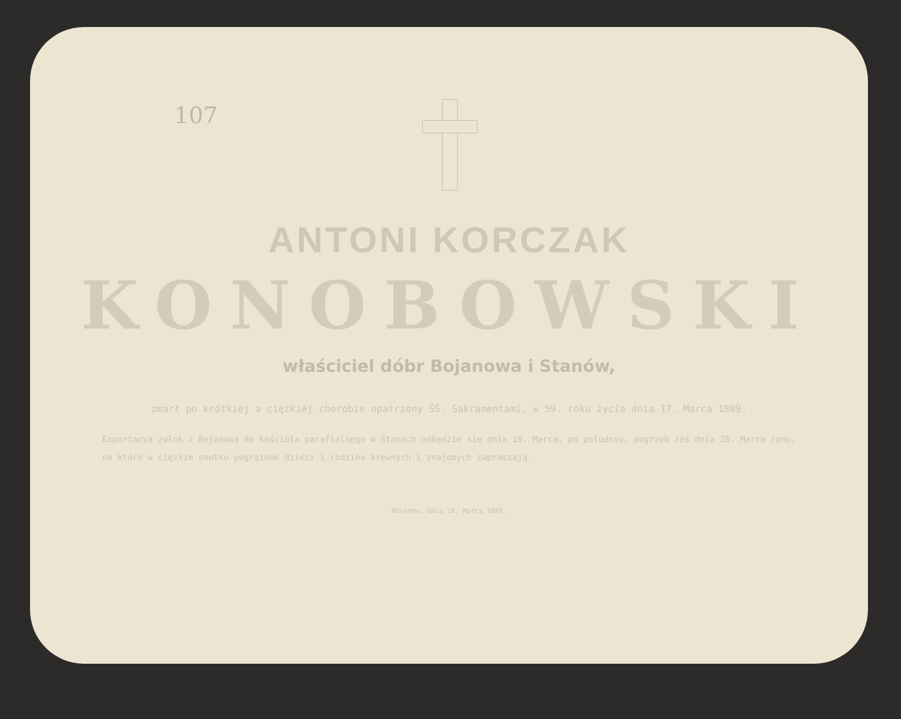107
ANTONI KORCZAK
KONOBOWSKI
właściciel dóbr Bojanowa i Stanów,
zmarł po krótkiej a ciężkiej chorobie opatrzony ŚŚ. Sakramentami, w 59. roku życia dnia 17. Marca 1889.
Exportacya zwłok z Bojanowa do kościoła parafialnego w Stanach odbędzie się dnia 19. Marca, po południu, pogrzeb zaś dnia 20. Marca rano, na które w ciężkim smutku pogrążone dzieci i rodzina krewnych i znajomych zapraszają.
Bojanów, dnia 18. Marca 1889.